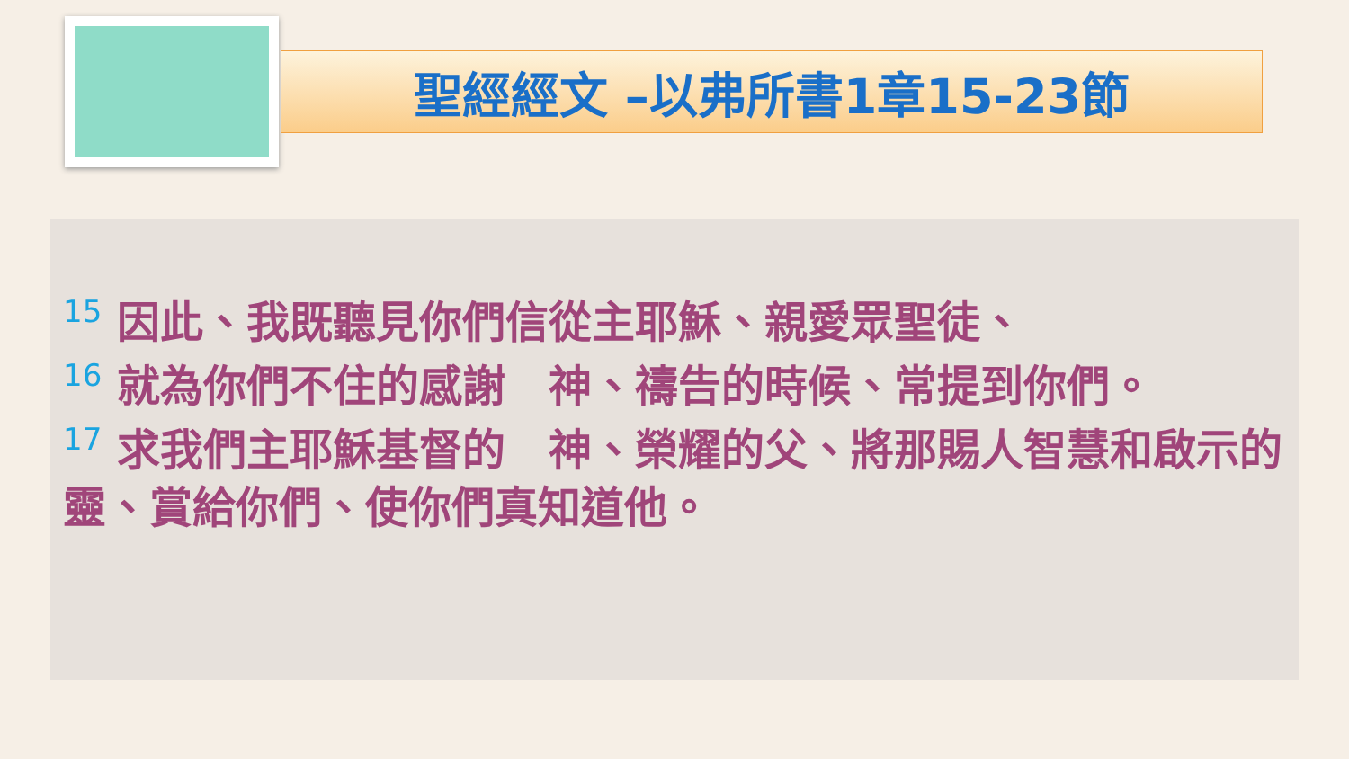聖經經文 –以弗所書1章15-23節
<sup>15</sup> 因此、我既聽見你們信從主耶穌、親愛眾聖徒、
<sup>16</sup> 就為你們不住的感謝　神、禱告的時候、常提到你們。
<sup>17</sup> 求我們主耶穌基督的　神、榮耀的父、將那賜人智慧和啟示的靈、賞給你們、使你們真知道他。